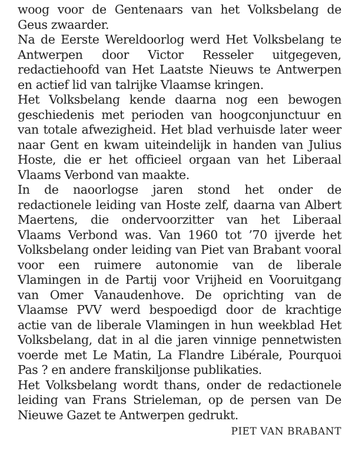woog voor de Gentenaars van het Volksbelang de Geus zwaarder.
Na de Eerste Wereldoorlog werd Het Volksbelang te Antwerpen door Victor Resseler uitgegeven, redactiehoofd van Het Laatste Nieuws te Antwerpen en actief lid van talrijke Vlaamse kringen.
Het Volksbelang kende daarna nog een bewogen geschiedenis met perioden van hoogconjunctuur en van totale afwezigheid. Het blad verhuisde later weer naar Gent en kwam uiteindelijk in handen van Julius Hoste, die er het officieel orgaan van het Liberaal Vlaams Verbond van maakte.
In de naoorlogse jaren stond het onder de redactionele leiding van Hoste zelf, daarna van Albert Maertens, die ondervoorzitter van het Liberaal Vlaams Verbond was. Van 1960 tot ’70 ijverde het Volksbelang onder leiding van Piet van Brabant vooral voor een ruimere autonomie van de liberale Vlamingen in de Partij voor Vrijheid en Vooruitgang van Omer Vanaudenhove. De oprichting van de Vlaamse PVV werd bespoedigd door de krachtige actie van de liberale Vlamingen in hun weekblad Het Volksbelang, dat in al die jaren vinnige pennetwisten voerde met Le Matin, La Flandre Libérale, Pourquoi Pas ? en andere franskiljonse publikaties.
Het Volksbelang wordt thans, onder de redactionele leiding van Frans Strieleman, op de persen van De Nieuwe Gazet te Antwerpen gedrukt.
PIET VAN BRABANT